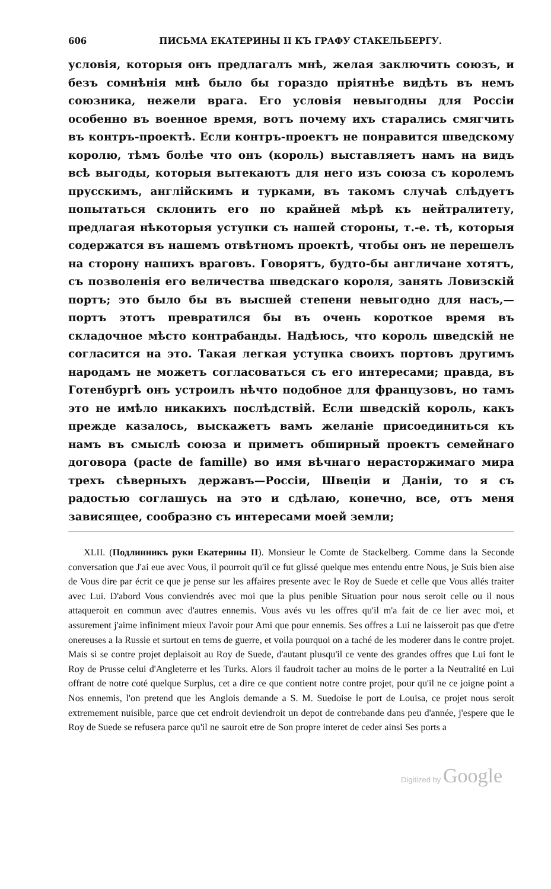606 ПИСЬМА ЕКАТЕРИНЫ II КЪ ГРАФУ СТАКЕЛЬБЕРГУ.
условія, которыя онъ предлагалъ мнѣ, желая заключить союзъ, и безъ сомнѣнія мнѣ было бы гораздо пріятнѣе видѣть въ немъ союзника, нежели врага. Его условія невыгодны для Россіи особенно въ военное время, вотъ почему ихъ старались смягчить въ контръ-проектѣ. Если контръ-проектъ не понравится шведскому королю, тѣмъ болѣе что онъ (король) выставляетъ намъ на видъ всѣ выгоды, которыя вытекаютъ для него изъ союза съ королемъ прусскимъ, англійскимъ и турками, въ такомъ случаѣ слѣдуетъ попытаться склонить его по крайней мѣрѣ къ нейтралитету, предлагая нѣкоторыя уступки съ нашей стороны, т.-е. тѣ, которыя содержатся въ нашемъ отвѣтномъ проектѣ, чтобы онъ не перешелъ на сторону нашихъ враговъ. Говорятъ, будто-бы англичане хотятъ, съ позволенія его величества шведскаго короля, занять Ловизскій портъ; это было бы въ высшей степени невыгодно для насъ,— портъ этотъ превратился бы въ очень короткое время въ складочное мѣсто контрабанды. Надѣюсь, что король шведскій не согласится на это. Такая легкая уступка своихъ портовъ другимъ народамъ не можетъ согласоваться съ его интересами; правда, въ Готенбургѣ онъ устроилъ нѣчто подобное для французовъ, но тамъ это не имѣло никакихъ послѣдствій. Если шведскій король, какъ прежде казалось, выскажетъ вамъ желаніе присоединиться къ намъ въ смыслѣ союза и приметъ обширный проектъ семейнаго договора (pacte de famille) во имя вѣчнаго нерасторжимаго мира трехъ сѣверныхъ державъ—Россіи, Швеціи и Даніи, то я съ радостью соглашусь на это и сдѣлаю, конечно, все, отъ меня зависящее, сообразно съ интересами моей земли;
XLII. (Подлинникъ руки Екатерины II). Monsieur le Comte de Stackelberg. Comme dans la Seconde conversation que J'ai eue avec Vous, il pourroit qu'il ce fut glissé quelque mes entendu entre Nous, je Suis bien aise de Vous dire par écrit ce que je pense sur les affaires presente avec le Roy de Suede et celle que Vous allés traiter avec Lui. D'abord Vous conviendrés avec moi que la plus penible Situation pour nous seroit celle ou il nous attaqueroit en commun avec d'autres ennemis. Vous avés vu les offres qu'il m'a fait de ce lier avec moi, et assurement j'aime infiniment mieux l'avoir pour Ami que pour ennemis. Ses offres a Lui ne laisseroit pas que d'etre onereuses a la Russie et surtout en tems de guerre, et voila pourquoi on a taché de les moderer dans le contre projet. Mais si se contre projet deplaisoit au Roy de Suede, d'autant plusqu'il ce vente des grandes offres que Lui font le Roy de Prusse celui d'Angleterre et les Turks. Alors il faudroit tacher au moins de le porter a la Neutralité en Lui offrant de notre coté quelque Surplus, cet a dire ce que contient notre contre projet, pour qu'il ne ce joigne point a Nos ennemis, l'on pretend que les Anglois demande a S. M. Suedoise le port de Louisa, ce projet nous seroit extremement nuisible, parce que cet endroit deviendroit un depot de contrebande dans peu d'année, j'espere que le Roy de Suede se refusera parce qu'il ne sauroit etre de Son propre interet de ceder ainsi Ses ports a
Digitized by Google